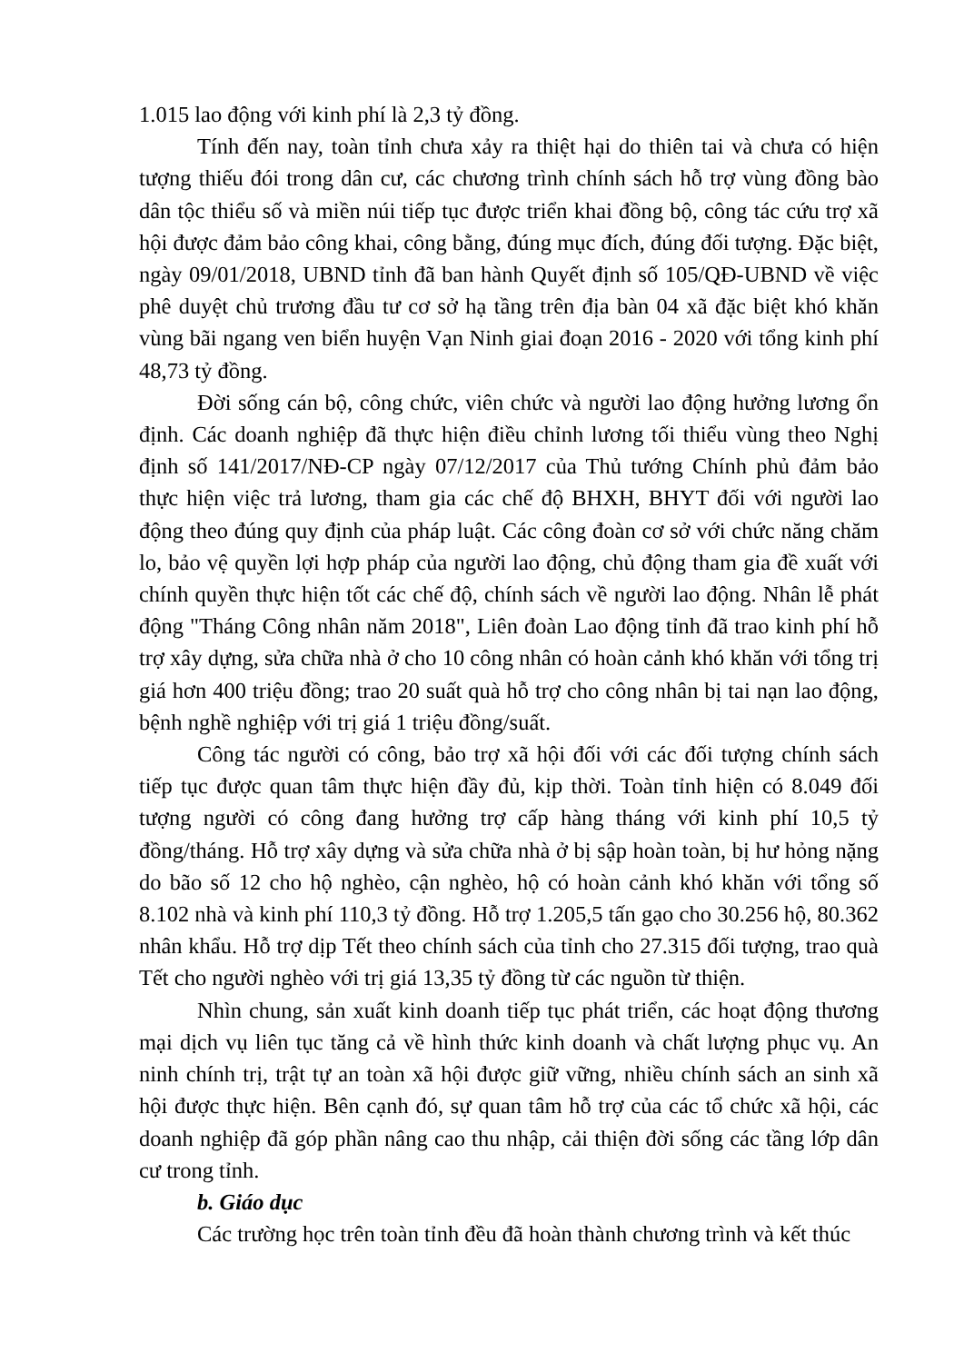1.015 lao động với kinh phí là 2,3 tỷ đồng.
Tính đến nay, toàn tỉnh chưa xảy ra thiệt hại do thiên tai và chưa có hiện tượng thiếu đói trong dân cư, các chương trình chính sách hỗ trợ vùng đồng bào dân tộc thiểu số và miền núi tiếp tục được triển khai đồng bộ, công tác cứu trợ xã hội được đảm bảo công khai, công bằng, đúng mục đích, đúng đối tượng. Đặc biệt, ngày 09/01/2018, UBND tỉnh đã ban hành Quyết định số 105/QĐ-UBND về việc phê duyệt chủ trương đầu tư cơ sở hạ tầng trên địa bàn 04 xã đặc biệt khó khăn vùng bãi ngang ven biển huyện Vạn Ninh giai đoạn 2016 - 2020 với tổng kinh phí 48,73 tỷ đồng.
Đời sống cán bộ, công chức, viên chức và người lao động hưởng lương ổn định. Các doanh nghiệp đã thực hiện điều chỉnh lương tối thiểu vùng theo Nghị định số 141/2017/NĐ-CP ngày 07/12/2017 của Thủ tướng Chính phủ đảm bảo thực hiện việc trả lương, tham gia các chế độ BHXH, BHYT đối với người lao động theo đúng quy định của pháp luật. Các công đoàn cơ sở với chức năng chăm lo, bảo vệ quyền lợi hợp pháp của người lao động, chủ động tham gia đề xuất với chính quyền thực hiện tốt các chế độ, chính sách về người lao động. Nhân lễ phát động "Tháng Công nhân năm 2018", Liên đoàn Lao động tỉnh đã trao kinh phí hỗ trợ xây dựng, sửa chữa nhà ở cho 10 công nhân có hoàn cảnh khó khăn với tổng trị giá hơn 400 triệu đồng; trao 20 suất quà hỗ trợ cho công nhân bị tai nạn lao động, bệnh nghề nghiệp với trị giá 1 triệu đồng/suất.
Công tác người có công, bảo trợ xã hội đối với các đối tượng chính sách tiếp tục được quan tâm thực hiện đầy đủ, kịp thời. Toàn tỉnh hiện có 8.049 đối tượng người có công đang hưởng trợ cấp hàng tháng với kinh phí 10,5 tỷ đồng/tháng. Hỗ trợ xây dựng và sửa chữa nhà ở bị sập hoàn toàn, bị hư hỏng nặng do bão số 12 cho hộ nghèo, cận nghèo, hộ có hoàn cảnh khó khăn với tổng số 8.102 nhà và kinh phí 110,3 tỷ đồng. Hỗ trợ 1.205,5 tấn gạo cho 30.256 hộ, 80.362 nhân khẩu. Hỗ trợ dịp Tết theo chính sách của tỉnh cho 27.315 đối tượng, trao quà Tết cho người nghèo với trị giá 13,35 tỷ đồng từ các nguồn từ thiện.
Nhìn chung, sản xuất kinh doanh tiếp tục phát triển, các hoạt động thương mại dịch vụ liên tục tăng cả về hình thức kinh doanh và chất lượng phục vụ. An ninh chính trị, trật tự an toàn xã hội được giữ vững, nhiều chính sách an sinh xã hội được thực hiện. Bên cạnh đó, sự quan tâm hỗ trợ của các tổ chức xã hội, các doanh nghiệp đã góp phần nâng cao thu nhập, cải thiện đời sống các tầng lớp dân cư trong tỉnh.
b. Giáo dục
Các trường học trên toàn tỉnh đều đã hoàn thành chương trình và kết thúc